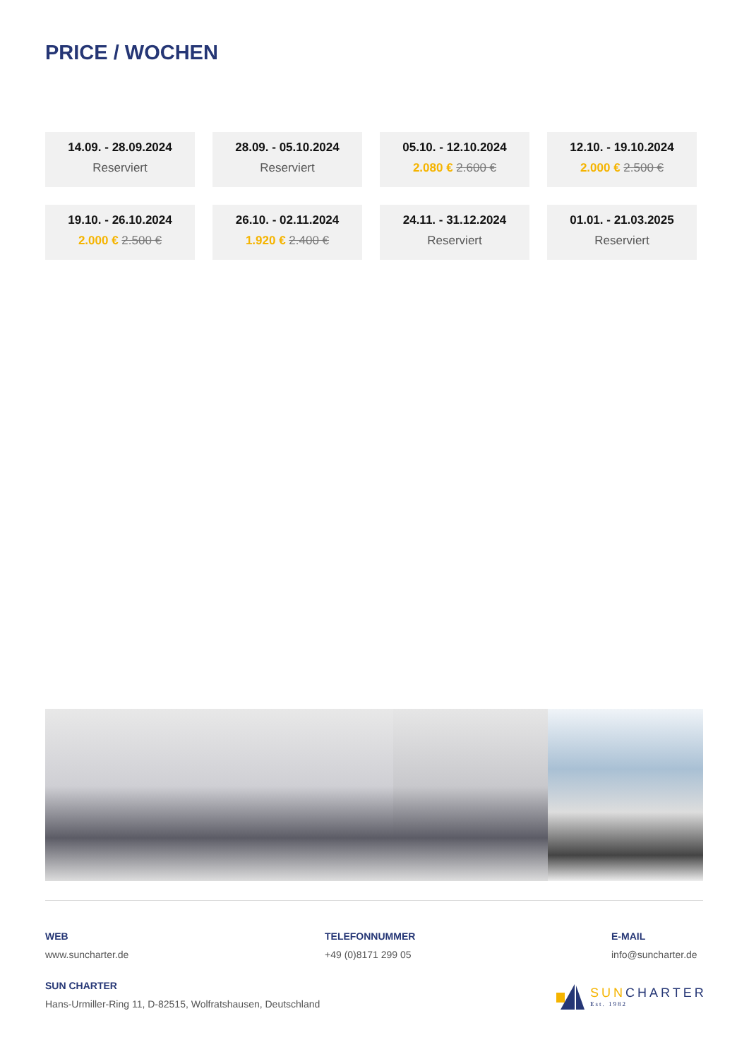PRICE / WOCHEN
14.09. - 28.09.2024
Reserviert
28.09. - 05.10.2024
Reserviert
05.10. - 12.10.2024
2.080 € 2.600 €
12.10. - 19.10.2024
2.000 € 2.500 €
19.10. - 26.10.2024
2.000 € 2.500 €
26.10. - 02.11.2024
1.920 € 2.400 €
24.11. - 31.12.2024
Reserviert
01.01. - 21.03.2025
Reserviert
WEB
www.suncharter.de
TELEFONNUMMER
+49 (0)8171 299 05
E-MAIL
info@suncharter.de
SUN CHARTER
Hans-Urmiller-Ring 11, D-82515, Wolfratshausen, Deutschland
SUN CHARTER
Est. 1982